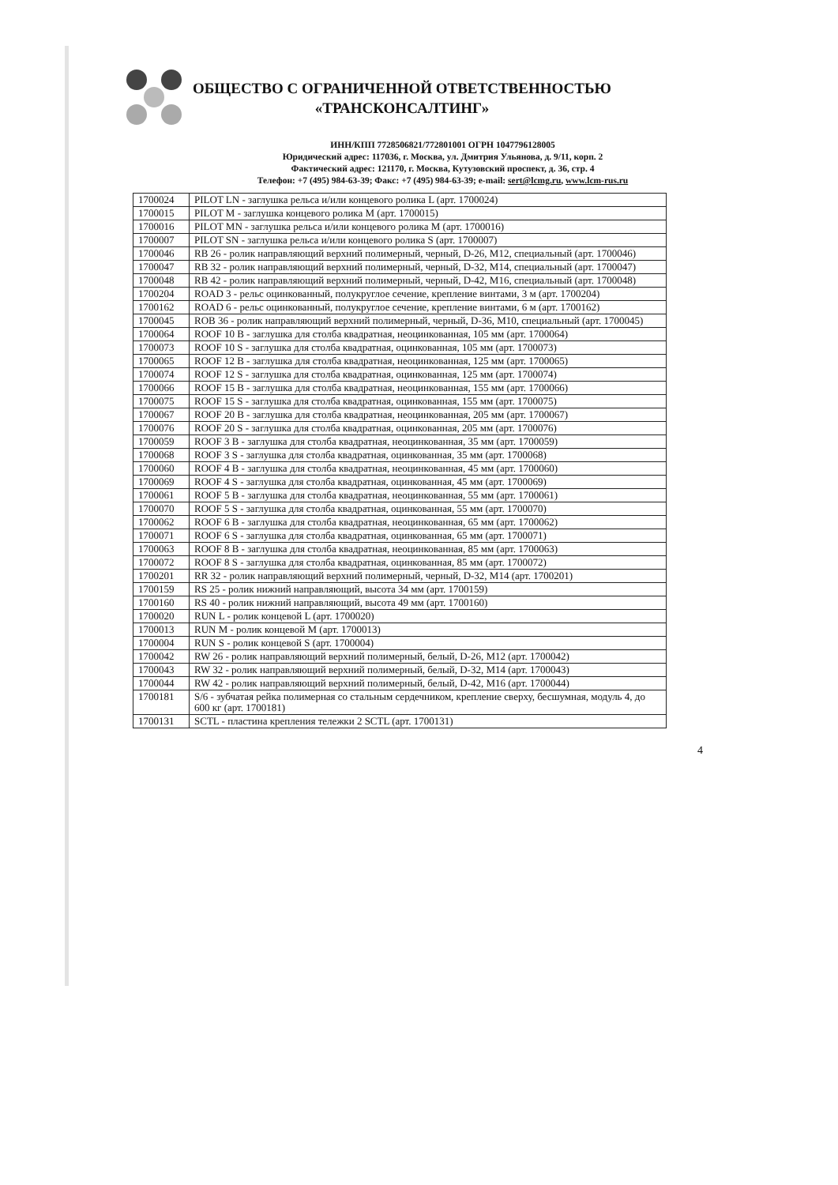ОБЩЕСТВО С ОГРАНИЧЕННОЙ ОТВЕТСТВЕННОСТЬЮ
«ТРАНСКОНСАЛТИНГ»
ИНН/КПП 7728506821/772801001 ОГРН 1047796128005
Юридический адрес: 117036, г. Москва, ул. Дмитрия Ульянова, д. 9/11, корп. 2
Фактический адрес: 121170, г. Москва, Кутузовский проспект, д. 36, стр. 4
Телефон: +7 (495) 984-63-39; Факс: +7 (495) 984-63-39; e-mail: sert@lcmg.ru, www.lcm-rus.ru
| 1700024 | PILOT LN - заглушка рельса и/или концевого ролика L (арт. 1700024) |
| 1700015 | PILOT M - заглушка концевого ролика M (арт. 1700015) |
| 1700016 | PILOT MN - заглушка рельса и/или концевого ролика M (арт. 1700016) |
| 1700007 | PILOT SN - заглушка рельса и/или концевого ролика S (арт. 1700007) |
| 1700046 | RB 26 - ролик направляющий верхний полимерный, черный, D-26, M12, специальный (арт. 1700046) |
| 1700047 | RB 32 - ролик направляющий верхний полимерный, черный, D-32, M14, специальный (арт. 1700047) |
| 1700048 | RB 42 - ролик направляющий верхний полимерный, черный, D-42, M16, специальный (арт. 1700048) |
| 1700204 | ROAD 3 - рельс оцинкованный, полукруглое сечение, крепление винтами, 3 м (арт. 1700204) |
| 1700162 | ROAD 6 - рельс оцинкованный, полукруглое сечение, крепление винтами, 6 м (арт. 1700162) |
| 1700045 | ROB 36 - ролик направляющий верхний полимерный, черный, D-36, M10, специальный (арт. 1700045) |
| 1700064 | ROOF 10 B - заглушка для столба квадратная, неоцинкованная, 105 мм (арт. 1700064) |
| 1700073 | ROOF 10 S - заглушка для столба квадратная, оцинкованная, 105 мм (арт. 1700073) |
| 1700065 | ROOF 12 B - заглушка для столба квадратная, неоцинкованная, 125 мм (арт. 1700065) |
| 1700074 | ROOF 12 S - заглушка для столба квадратная, оцинкованная, 125 мм (арт. 1700074) |
| 1700066 | ROOF 15 B - заглушка для столба квадратная, неоцинкованная, 155 мм (арт. 1700066) |
| 1700075 | ROOF 15 S - заглушка для столба квадратная, оцинкованная, 155 мм (арт. 1700075) |
| 1700067 | ROOF 20 B - заглушка для столба квадратная, неоцинкованная, 205 мм (арт. 1700067) |
| 1700076 | ROOF 20 S - заглушка для столба квадратная, оцинкованная, 205 мм (арт. 1700076) |
| 1700059 | ROOF 3 B - заглушка для столба квадратная, неоцинкованная, 35 мм (арт. 1700059) |
| 1700068 | ROOF 3 S - заглушка для столба квадратная, оцинкованная, 35 мм (арт. 1700068) |
| 1700060 | ROOF 4 B - заглушка для столба квадратная, неоцинкованная, 45 мм (арт. 1700060) |
| 1700069 | ROOF 4 S - заглушка для столба квадратная, оцинкованная, 45 мм (арт. 1700069) |
| 1700061 | ROOF 5 B - заглушка для столба квадратная, неоцинкованная, 55 мм (арт. 1700061) |
| 1700070 | ROOF 5 S - заглушка для столба квадратная, оцинкованная, 55 мм (арт. 1700070) |
| 1700062 | ROOF 6 B - заглушка для столба квадратная, неоцинкованная, 65 мм (арт. 1700062) |
| 1700071 | ROOF 6 S - заглушка для столба квадратная, оцинкованная, 65 мм (арт. 1700071) |
| 1700063 | ROOF 8 B - заглушка для столба квадратная, неоцинкованная, 85 мм (арт. 1700063) |
| 1700072 | ROOF 8 S - заглушка для столба квадратная, оцинкованная, 85 мм (арт. 1700072) |
| 1700201 | RR 32 - ролик направляющий верхний полимерный, черный, D-32, M14 (арт. 1700201) |
| 1700159 | RS 25 - ролик нижний направляющий, высота 34 мм (арт. 1700159) |
| 1700160 | RS 40 - ролик нижний направляющий, высота 49 мм (арт. 1700160) |
| 1700020 | RUN L - ролик концевой L (арт. 1700020) |
| 1700013 | RUN M - ролик концевой M (арт. 1700013) |
| 1700004 | RUN S - ролик концевой S (арт. 1700004) |
| 1700042 | RW 26 - ролик направляющий верхний полимерный, белый, D-26, M12 (арт. 1700042) |
| 1700043 | RW 32 - ролик направляющий верхний полимерный, белый, D-32, M14 (арт. 1700043) |
| 1700044 | RW 42 - ролик направляющий верхний полимерный, белый, D-42, M16 (арт. 1700044) |
| 1700181 | S/6 - зубчатая рейка полимерная со стальным сердечником, крепление сверху, бесшумная, модуль 4, до 600 кг (арт. 1700181) |
| 1700131 | SCTL - пластина крепления тележки 2 SCTL (арт. 1700131) |
4